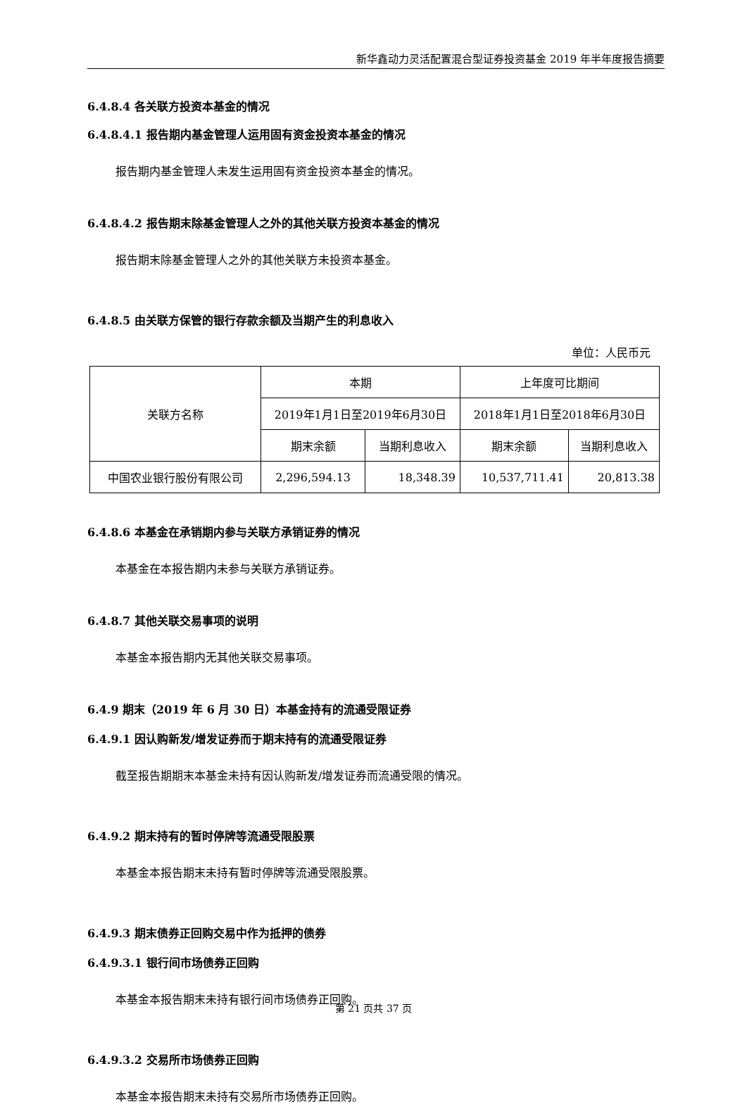新华鑫动力灵活配置混合型证券投资基金 2019 年半年度报告摘要
6.4.8.4 各关联方投资本基金的情况
6.4.8.4.1 报告期内基金管理人运用固有资金投资本基金的情况
报告期内基金管理人未发生运用固有资金投资本基金的情况。
6.4.8.4.2 报告期末除基金管理人之外的其他关联方投资本基金的情况
报告期末除基金管理人之外的其他关联方未投资本基金。
6.4.8.5 由关联方保管的银行存款余额及当期产生的利息收入
单位：人民币元
| 关联方名称 | 本期 | | 上年度可比期间 | |
| | 2019年1月1日至2019年6月30日 | | 2018年1月1日至2018年6月30日 | |
| | 期末余额 | 当期利息收入 | 期末余额 | 当期利息收入 |
| 中国农业银行股份有限公司 | 2,296,594.13 | 18,348.39 | 10,537,711.41 | 20,813.38 |
6.4.8.6 本基金在承销期内参与关联方承销证券的情况
本基金在本报告期内未参与关联方承销证券。
6.4.8.7 其他关联交易事项的说明
本基金本报告期内无其他关联交易事项。
6.4.9 期末（2019 年 6 月 30 日）本基金持有的流通受限证券
6.4.9.1 因认购新发/增发证券而于期末持有的流通受限证券
截至报告期期末本基金未持有因认购新发/增发证券而流通受限的情况。
6.4.9.2 期末持有的暂时停牌等流通受限股票
本基金本报告期末未持有暂时停牌等流通受限股票。
6.4.9.3 期末债券正回购交易中作为抵押的债券
6.4.9.3.1 银行间市场债券正回购
本基金本报告期末未持有银行间市场债券正回购。
6.4.9.3.2 交易所市场债券正回购
本基金本报告期末未持有交易所市场债券正回购。
第 21 页共 37 页